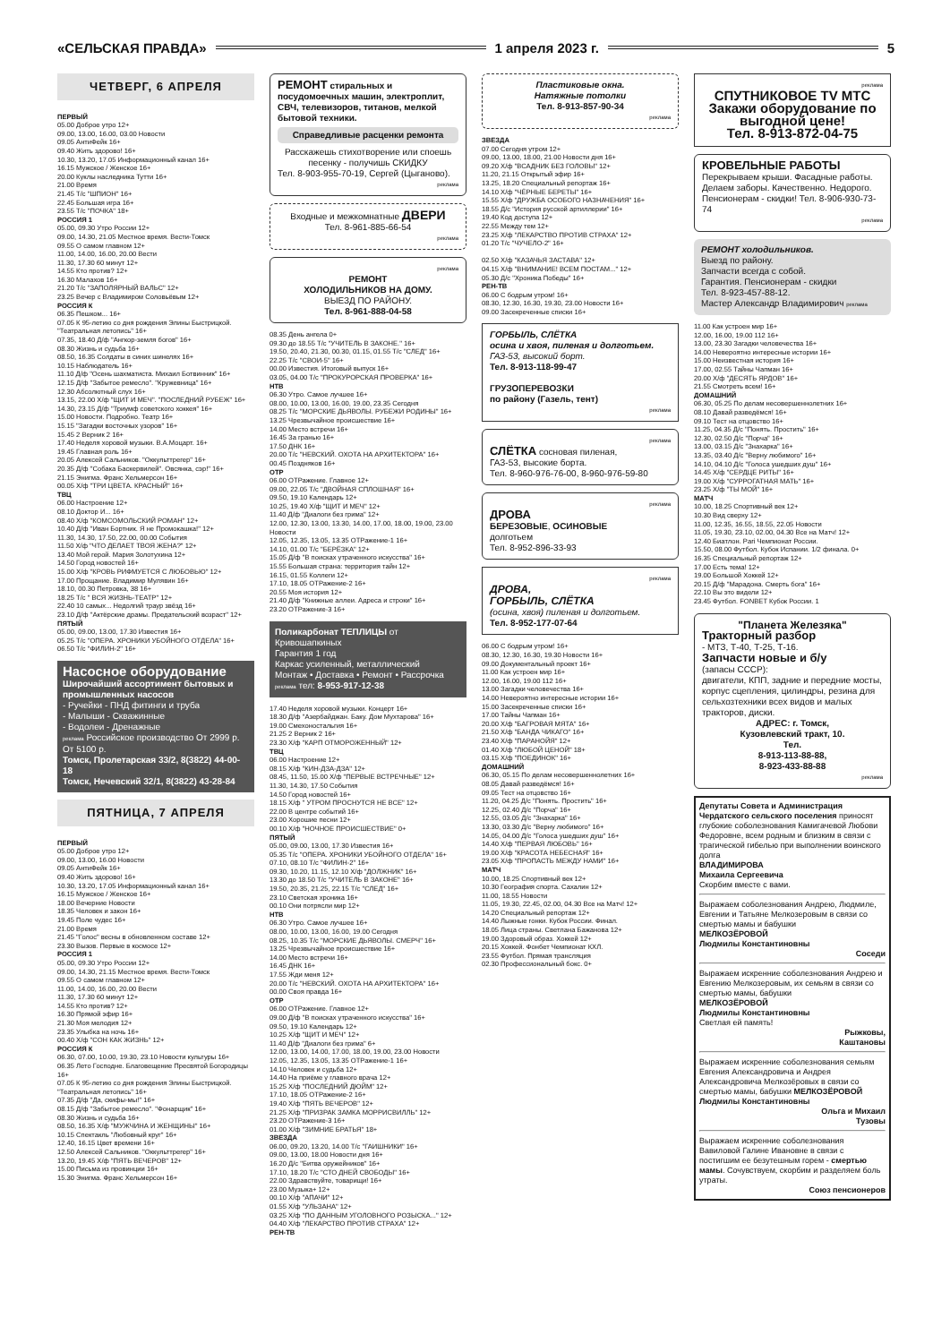«СЕЛЬСКАЯ ПРАВДА» 1 апреля 2023 г. 5
ЧЕТВЕРГ, 6 АПРЕЛЯ
ПЕРВЫЙ
05.00 Доброе утро 12+
09.00, 13.00, 16.00, 03.00 Новости
09.05 АнтиФейк 16+
09.40 Жить здорово! 16+
10.30, 13.20, 17.05 Информационный канал 16+
16.15 Мужское / Женское 16+
20.00 Куклы наследника Тутти 16+
21.00 Время
21.45 Т/с "ШПИОН" 16+
22.45 Большая игра 16+
23.55 Т/с "ПОЧКА" 18+
РОССИЯ 1
05.00, 09.30 Утро России 12+
09.00, 14.30, 21.05 Местное время. Вести-Томск
09.55 О самом главном 12+
11.00, 14.00, 16.00, 20.00 Вести
11.30, 17.30 60 минут 12+
14.55 Кто против? 12+
16.30 Малахов 16+
21.20 Т/с "ЗАПОЛЯРНЫЙ ВАЛЬС" 12+
23.25 Вечер с Владимиром Соловьёвым 12+
РОССИЯ К
06.35 Пешком... 16+
07.05 К 95-летию со дня рождения Элины Быстрицкой. "Театральная летопись" 16+
07.35, 18.40 Д/ф "Ангкор-земля богов" 16+
08.30 Жизнь и судьба 16+
08.50, 16.35 Солдаты в синих шинелях 16+
10.15 Наблюдатель 16+
11.10 Д/ф "Осень шахматиста. Михаил Ботвинник" 16+
12.15 Д/ф "Забытое ремесло". "Кружевница" 16+
12.30 Абсолютный слух 16+
13.15, 22.00 Х/ф "ЩИТ И МЕЧ". "ПОСЛЕДНИЙ РУБЕЖ" 16+
14.30, 23.15 Д/ф "Триумф советского хоккея" 16+
15.00 Новости. Подробно. Театр 16+
15.15 "Загадки восточных узоров" 16+
15.45 2 Верник 2 16+
17.40 Неделя хоровой музыки. В.А.Моцарт. 16+
19.45 Главная роль 16+
20.05 Алексей Сальников. "Оккульттрегер" 16+
20.35 Д/ф "Собака Баскервилей". Овсянка, сэр!" 16+
21.15 Энигма. Франс Хельмерсон 16+
00.05 Х/ф "ТРИ ЦВЕТА. КРАСНЫЙ" 16+
ТВЦ
06.00 Настроение 12+
08.10 Доктор И... 16+
08.40 Х/ф "КОМСОМОЛЬСКИЙ РОМАН" 12+
10.40 Д/ф "Иван Бортник. Я не Промокашка!" 12+
11.30, 14.30, 17.50, 22.00, 00.00 События
11.50 Х/ф "ЧТО ДЕЛАЕТ ТВОЯ ЖЕНА?" 12+
13.40 Мой герой. Мария Золотухина 12+
14.50 Город новостей 16+
15.00 Х/ф "КРОВЬ РИФМУЕТСЯ С ЛЮБОВЬЮ" 12+
17.00 Прощание. Владимир Мулявин 16+
18.10, 00.30 Петровка, 38 16+
18.25 Т/с " ВСЯ ЖИЗНЬ-ТЕАТР" 12+
22.40 10 самых... Недолгий траур звёзд 16+
23.10 Д/ф "Актёрские драмы. Предательский возраст" 12+
ПЯТЫЙ
05.00, 09.00, 13.00, 17.30 Известия 16+
05.25 Т/с "ОПЕРА. ХРОНИКИ УБОЙНОГО ОТДЕЛА" 16+
06.50 Т/с "ФИЛИН-2" 16+
Насосное оборудование
Широчайший ассортимент бытовых и промышленных насосов
- Ручейки - ПНД фитинги и труба
- Малыши - Скважинные
- Водолеи - Дренажные
реклама Российское производство От 2999 р. От 5100 р.
Томск, Пролетарская 33/2, 8(3822) 44-00-18
Томск, Нечевский 32/1, 8(3822) 43-28-84
ПЯТНИЦА, 7 АПРЕЛЯ
ПЕРВЫЙ
05.00 Доброе утро 12+
09.00, 13.00, 16.00 Новости
09.05 АнтиФейк 16+
09.40 Жить здорово! 16+
10.30, 13.20, 17.05 Информационный канал 16+
16.15 Мужское / Женское 16+
18.00 Вечерние Новости
18.35 Человек и закон 16+
19.45 Поле чудес 16+
21.00 Время
21.45 "Голос" весны в обновленном составе 12+
23.30 Вызов. Первые в космосе 12+
РОССИЯ 1
05.00, 09.30 Утро России 12+
09.00, 14.30, 21.15 Местное время. Вести-Томск
09.55 О самом главном 12+
11.00, 14.00, 16.00, 20.00 Вести
11.30, 17.30 60 минут 12+
14.55 Кто против? 12+
16.30 Прямой эфир 16+
21.30 Моя мелодия 12+
23.35 Улыбка на ночь 16+
00.40 Х/ф "СОН КАК ЖИЗНЬ" 12+
РОССИЯ К
06.30, 07.00, 10.00, 19.30, 23.10 Новости культуры 16+
06.35 Лето Господне. Благовещение Пресвятой Богородицы 16+
07.05 К 95-летию со дня рождения Элины Быстрицкой. "Театральная летопись" 16+
07.35 Д/ф "Да, скифы-мы!" 16+
08.15 Д/ф "Забытое ремесло". "Фонарщик" 16+
08.30 Жизнь и судьба 16+
08.50, 16.35 Х/ф "МУЖЧИНА И ЖЕНЩИНЫ" 16+
10.15 Спектакль "Любовный круг" 16+
12.40, 16.15 Цвет времени 16+
12.50 Алексей Сальников. "Оккульттрегер" 16+
13.20, 19.45 Х/ф "ПЯТЬ ВЕЧЕРОВ" 12+
15.00 Письма из провинции 16+
15.30 Энигма. Франс Хельмерсон 16+
РЕМОНТ стиральных и посудомоечных машин, электроплит, СВЧ, телевизоров, титанов, мелкой бытовой техники.
Справедливые расценки ремонта
Расскажешь стихотворение или споешь песенку - получишь СКИДКУ
Тел. 8-903-955-70-19, Сергей (Цыганово).
реклама
Входные и межкомнатные ДВЕРИ
Тел. 8-961-885-66-54
реклама
реклама
РЕМОНТ
ХОЛОДИЛЬНИКОВ НА ДОМУ.
ВЫЕЗД ПО РАЙОНУ.
Тел. 8-961-888-04-58
08.35 День ангела 0+
09.30 до 18.55 Т/с "УЧИТЕЛЬ В ЗАКОНЕ." 16+
19.50, 20.40, 21.30, 00.30, 01.15, 01.55 Т/с "СЛЕД" 16+
22.25 Т/с "СВОИ-5" 16+
00.00 Известия. Итоговый выпуск 16+
03.05, 04.00 Т/с "ПРОКУРОРСКАЯ ПРОВЕРКА" 16+
НТВ
06.30 Утро. Самое лучшее 16+
08.00, 10.00, 13.00, 16.00, 19.00, 23.35 Сегодня
08.25 Т/с "МОРСКИЕ ДЬЯВОЛЫ. РУБЕЖИ РОДИНЫ" 16+
13.25 Чрезвычайное происшествие 16+
14.00 Место встречи 16+
16.45 За гранью 16+
17.50 ДНК 16+
20.00 Т/с "НЕВСКИЙ. ОХОТА НА АРХИТЕКТОРА" 16+
00.45 Поздняков 16+
ОТР
06.00 ОТРажение. Главное 12+
09.00, 22.05 Т/с "ДВОЙНАЯ СПЛОШНАЯ" 16+
09.50, 19.10 Календарь 12+
10.25, 19.40 Х/ф "ЩИТ И МЕЧ" 12+
11.40 Д/ф "Диалоги без грима" 12+
12.00, 12.30, 13.00, 13.30, 14.00, 17.00, 18.00, 19.00, 23.00 Новости
12.05, 12.35, 13.05, 13.35 ОТРажение-1 16+
14.10, 01.00 Т/с "БЕРЁЗКА" 12+
15.05 Д/ф "В поисках утраченного искусства" 16+
15.55 Большая страна: территория тайн 12+
16.15, 01.55 Коллеги 12+
17.10, 18.05 ОТРажение-2 16+
20.55 Моя история 12+
21.40 Д/ф "Книжные аллеи. Адреса и строки" 16+
23.20 ОТРажение-3 16+
Поликарбонат ТЕПЛИЦЫ от Кривошапкиных
Гарантия 1 год
Каркас усиленный, металлический
Монтаж • Доставка • Ремонт • Рассрочка
реклама тел: 8-953-917-12-38
17.40 Неделя хоровой музыки. Концерт 16+
18.30 Д/ф "Азербайджан. Баку. Дом Мухтарова" 16+
19.00 Смехоностальгия 16+
21.25 2 Верник 2 16+
23.30 Х/ф "КАРП ОТМОРОЖЕННЫЙ" 12+
ТВЦ
06.00 Настроение 12+
08.15 Х/ф "КИН-ДЗА-ДЗА" 12+
08.45, 11.50, 15.00 Х/ф "ПЕРВЫЕ ВСТРЕЧНЫЕ" 12+
11.30, 14.30, 17.50 События
14.50 Город новостей 16+
18.15 Х/ф " УТРОМ ПРОСНУТСЯ НЕ ВСЕ" 12+
22.00 В центре событий 16+
23.00 Хорошие песни 12+
00.10 Х/ф "НОЧНОЕ ПРОИСШЕСТВИЕ" 0+
ПЯТЫЙ
05.00, 09.00, 13.00, 17.30 Известия 16+
05.35 Т/с "ОПЕРА. ХРОНИКИ УБОЙНОГО ОТДЕЛА" 16+
07.10, 08.10 Т/с "ФИЛИН-2" 16+
09.30, 10.20, 11.15, 12.10 Х/ф "ДОЛЖНИК" 16+
13.30 до 18.50 Т/с "УЧИТЕЛЬ В ЗАКОНЕ" 16+
19.50, 20.35, 21.25, 22.15 Т/с "СЛЕД" 16+
23.10 Светская хроника 16+
00.10 Они потрясли мир 12+
НТВ
06.30 Утро. Самое лучшее 16+
08.00, 10.00, 13.00, 16.00, 19.00 Сегодня
08.25, 10.35 Т/с "МОРСКИЕ ДЬЯВОЛЫ. СМЕРЧ" 16+
13.25 Чрезвычайное происшествие 16+
14.00 Место встречи 16+
16.45 ДНК 16+
17.55 Жди меня 12+
20.00 Т/с "НЕВСКИЙ. ОХОТА НА АРХИТЕКТОРА" 16+
00.00 Своя правда 16+
ОТР
06.00 ОТРажение. Главное 12+
09.00 Д/ф "В поисках утраченного искусства" 16+
09.50, 19.10 Календарь 12+
10.25 Х/ф "ЩИТ И МЕЧ" 12+
11.40 Д/ф "Диалоги без грима" 6+
12.00, 13.00, 14.00, 17.00, 18.00, 19.00, 23.00 Новости
12.05, 12.35, 13.05, 13.35 ОТРажение-1 16+
14.10 Человек и судьба 12+
14.40 На приёме у главного врача 12+
15.25 Х/ф "ПОСЛЕДНИЙ ДЮЙМ" 12+
17.10, 18.05 ОТРажение-2 16+
19.40 Х/ф "ПЯТЬ ВЕЧЕРОВ" 12+
21.25 Х/ф "ПРИЗРАК ЗАМКА МОРРИСВИЛЛЬ" 12+
23.20 ОТРажение-3 16+
01.00 Х/ф "ЗИМНИЕ БРАТЬЯ" 18+
ЗВЕЗДА
06.00, 09.20, 13.20, 14.00 Т/с "ГАИШНИКИ" 16+
09.00, 13.00, 18.00 Новости дня 16+
16.20 Д/с "Битва оружейников" 16+
17.10, 18.20 Т/с "СТО ДНЕЙ СВОБОДЫ" 16+
22.00 Здравствуйте, товарищи! 16+
23.00 Музыка+ 12+
00.10 Х/ф "АПАЧИ" 12+
01.55 Х/ф "УЛЬЗАНА" 12+
03.25 Х/ф "ПО ДАННЫМ УГОЛОВНОГО РОЗЫСКА..." 12+
04.40 Х/ф "ЛЕКАРСТВО ПРОТИВ СТРАХА" 12+
РЕН-ТВ
Пластиковые окна.
Натяжные потолки
Тел. 8-913-857-90-34
реклама
ЗВЕЗДА
07.00 Сегодня утром 12+
09.00, 13.00, 18.00, 21.00 Новости дня 16+
09.20 Х/ф "ВСАДНИК БЕЗ ГОЛОВЫ" 12+
11.20, 21.15 Открытый эфир 16+
13.25, 18.20 Специальный репортаж 16+
14.10 Х/ф "ЧЁРНЫЕ БЕРЕТЫ" 16+
15.55 Х/ф "ДРУЖБА ОСОБОГО НАЗНАЧЕНИЯ" 16+
18.55 Д/с "История русской артиллерии" 16+
19.40 Код доступа 12+
22.55 Между тем 12+
23.25 Х/ф "ЛЕКАРСТВО ПРОТИВ СТРАХА" 12+
01.20 Т/с "ЧУЧЕЛО-2" 16+
02.50 Х/ф "КАЗАЧЬЯ ЗАСТАВА" 12+
04.15 Х/ф "ВНИМАНИЕ! ВСЕМ ПОСТАМ..." 12+
05.30 Д/с "Хроника Победы" 16+
РЕН-ТВ
06.00 С бодрым утром! 16+
08.30, 12.30, 16.30, 19.30, 23.00 Новости 16+
09.00 Засекреченные списки 16+
ГОРБЫЛЬ, СЛЁТКА
осина и хвоя, пиленая и долготьем.
ГАЗ-53, высокий борт.
Тел. 8-913-118-99-47
ГРУЗОПЕРЕВОЗКИ
по району (Газель, тент)
реклама
реклама
СЛЁТКА сосновая пиленая,
ГАЗ-53, высокие борта.
Тел. 8-960-976-76-00, 8-960-976-59-80
реклама
ДРОВА
БЕРЕЗОВЫЕ, ОСИНОВЫЕ
долготьем
Тел. 8-952-896-33-93
реклама
ДРОВА,
ГОРБЫЛЬ, СЛЁТКА
(осина, хвоя) пиленая и долготьем.
Тел. 8-952-177-07-64
06.00 С бодрым утром! 16+
08.30, 12.30, 16.30, 19.30 Новости 16+
09.00 Документальный проект 16+
11.00 Как устроен мир 16+
12.00, 16.00, 19.00 112 16+
13.00 Загадки человечества 16+
14.00 Невероятно интересные истории 16+
15.00 Засекреченные списки 16+
17.00 Тайны Чапман 16+
20.00 Х/ф "БАГРОВАЯ МЯТА" 16+
21.50 Х/ф "БАНДА ЧИКАГО" 16+
23.40 Х/ф "ПАРАНОЙЯ" 12+
01.40 Х/ф "ЛЮБОЙ ЦЕНОЙ" 18+
03.15 Х/ф "ПОЕДИНОК" 16+
ДОМАШНИЙ
06.30, 05.15 По делам несовершеннолетних 16+
08.05 Давай разведёмся! 16+
09.05 Тест на отцовство 16+
11.20, 04.25 Д/с "Понять. Простить" 16+
12.25, 02.40 Д/с "Порча" 16+
12.55, 03.05 Д/с "Знахарка" 16+
13.30, 03.30 Д/с "Верну любимого" 16+
14.05, 04.00 Д/с "Голоса ушедших душ" 16+
14.40 Х/ф "ПЕРВАЯ ЛЮБОВЬ" 16+
19.00 Х/ф "КРАСОТА НЕБЕСНАЯ" 16+
23.05 Х/ф "ПРОПАСТЬ МЕЖДУ НАМИ" 16+
МАТЧ
10.00, 18.25 Спортивный век 12+
10.30 География спорта. Сахалин 12+
11.00, 18.55 Новости
11.05, 19.30, 22.45, 02.00, 04.30 Все на Матч! 12+
14.20 Специальный репортаж 12+
14.40 Лыжные гонки. Кубок России. Финал.
18.05 Лица страны. Светлана Бажанова 12+
19.00 Здоровый образ. Хоккей 12+
20.15 Хоккей. Фонбет Чемпионат КХЛ.
23.55 Футбол. Прямая трансляция
02.30 Профессиональный бокс. 0+
реклама
СПУТНИКОВОЕ TV МТС
Закажи оборудование по выгодной цене!
Тел. 8-913-872-04-75
КРОВЕЛЬНЫЕ РАБОТЫ
Перекрываем крыши. Фасадные работы. Делаем заборы. Качественно. Недорого. Пенсионерам - скидки! Тел. 8-906-930-73-74
реклама
РЕМОНТ холодильников.
Выезд по району.
Запчасти всегда с собой.
Гарантия. Пенсионерам - скидки
Тел. 8-923-457-88-12.
Мастер Александр Владимирович реклама
11.00 Как устроен мир 16+
12.00, 16.00, 19.00 112 16+
13.00, 23.30 Загадки человечества 16+
14.00 Невероятно интересные истории 16+
15.00 Неизвестная история 16+
17.00, 02.55 Тайны Чапман 16+
20.00 Х/ф "ДЕСЯТЬ ЯРДОВ" 16+
21.55 Смотреть всем! 16+
ДОМАШНИЙ
06.30, 05.25 По делам несовершеннолетних 16+
08.10 Давай разведёмся! 16+
09.10 Тест на отцовство 16+
11.25, 04.35 Д/с "Понять. Простить" 16+
12.30, 02.50 Д/с "Порча" 16+
13.00, 03.15 Д/с "Знахарка" 16+
13.35, 03.40 Д/с "Верну любимого" 16+
14.10, 04.10 Д/с "Голоса ушедших душ" 16+
14.45 Х/ф "СЕРДЦЕ РИТЫ" 16+
19.00 Х/ф "СУРРОГАТНАЯ МАТЬ" 16+
23.25 Х/ф "ТЫ МОЙ" 16+
МАТЧ
10.00, 18.25 Спортивный век 12+
10.30 Вид сверху 12+
11.00, 12.35, 16.55, 18.55, 22.05 Новости
11.05, 19.30, 23.10, 02.00, 04.30 Все на Матч! 12+
12.40 Биатлон. Pari Чемпионат России.
15.50, 08.00 Футбол. Кубок Испании. 1/2 финала. 0+
16.35 Специальный репортаж 12+
17.00 Есть тема! 12+
19.00 Большой Хоккей 12+
20.15 Д/ф "Марадона. Смерть бога" 16+
22.10 Вы это видели 12+
23.45 Футбол. FONBET Кубок России. 1
"Планета Железяка"
Тракторный разбор
- МТЗ, Т-40, Т-25, Т-16.
Запчасти новые и б/у
(запасы СССР):
двигатели, КПП, задние и передние мосты, корпус сцепления, цилиндры, резина для сельхозтехники всех видов и малых тракторов, диски.
АДРЕС: г. Томск,
Кузовлевский тракт, 10.
Тел.
8-913-113-88-88,
8-923-433-88-88
реклама
Депутаты Совета и Администрация Чердатского сельского поселения приносят глубокие соболезнования Камигачевой Любови Федоровне, всем родным и близким в связи с трагической гибелью при выполнении воинского долга
ВЛАДИМИРОВА
Михаила Сергеевича
Скорбим вместе с вами.
Выражаем соболезнования Андрею, Людмиле, Евгении и Татьяне Мелкозеровым в связи со смертью мамы и бабушки
МЕЛКОЗЁРОВОЙ
Людмилы Константиновны
Соседи
Выражаем искренние соболезнования Андрею и Евгению Мелкозеровым, их семьям в связи со смертью мамы, бабушки
МЕЛКОЗЁРОВОЙ
Людмилы Константиновны
Светлая ей память!
Рыжковы,
Каштановы
Выражаем искренние соболезнования семьям Евгения Александровича и Андрея Александровича Мелкозёровых в связи со смертью мамы, бабушки МЕЛКОЗЁРОВОЙ Людмилы Константиновны
Ольга и Михаил
Тузовы
Выражаем искренние соболезнования Вавиловой Галине Ивановне в связи с постигшим ее безутешным горем - смертью мамы. Сочувствуем, скорбим и разделяем боль утраты.
Союз пенсионеров